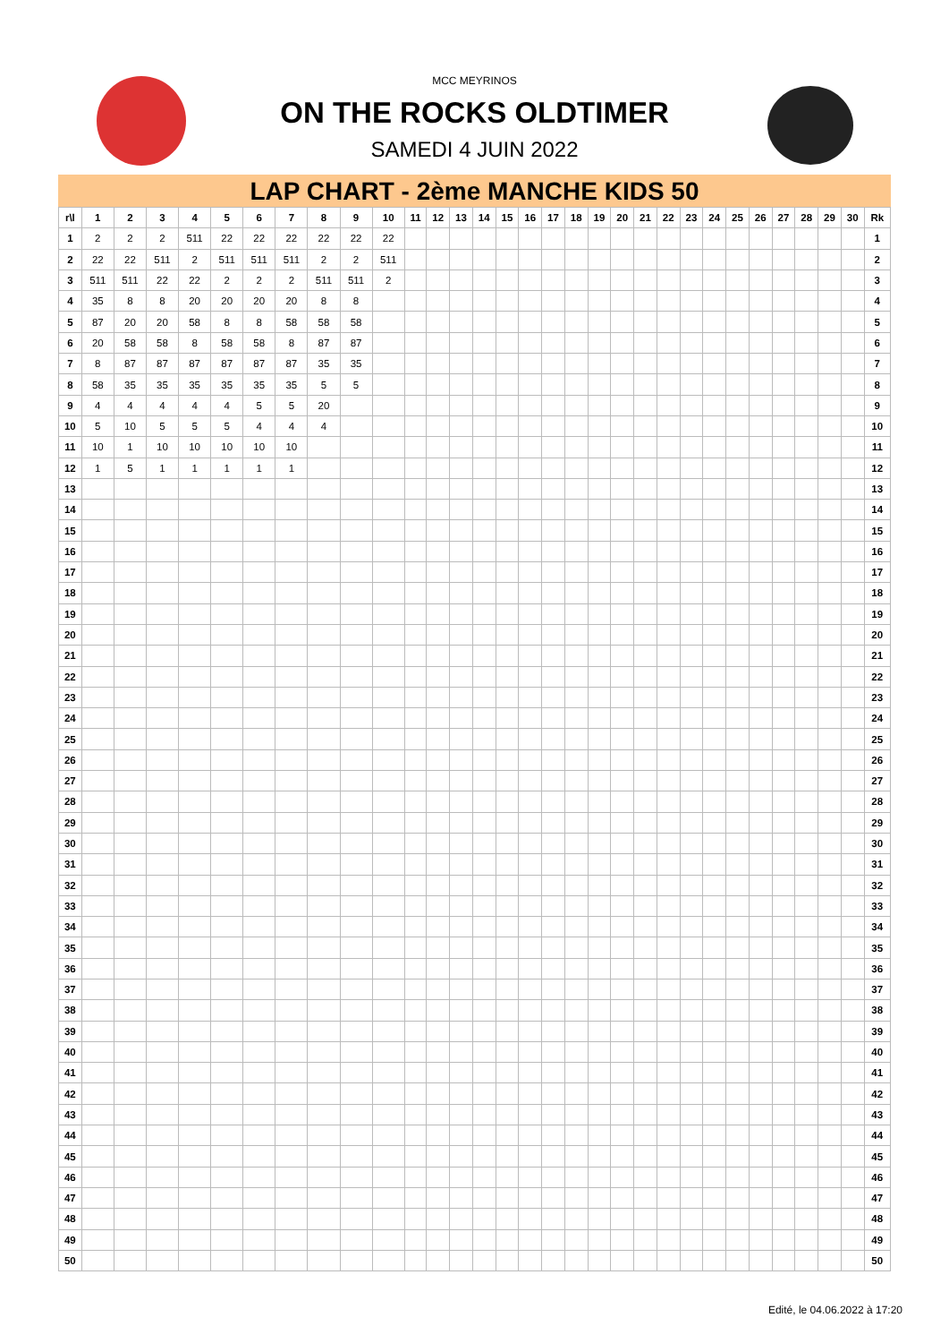MCC MEYRINOS
ON THE ROCKS OLDTIMER
SAMEDI 4 JUIN 2022
LAP CHART - 2ème MANCHE KIDS 50
| r\l | 1 | 2 | 3 | 4 | 5 | 6 | 7 | 8 | 9 | 10 | 11 | 12 | 13 | 14 | 15 | 16 | 17 | 18 | 19 | 20 | 21 | 22 | 23 | 24 | 25 | 26 | 27 | 28 | 29 | 30 | Rk |
| --- | --- | --- | --- | --- | --- | --- | --- | --- | --- | --- | --- | --- | --- | --- | --- | --- | --- | --- | --- | --- | --- | --- | --- | --- | --- | --- | --- | --- | --- | --- | --- |
| 1 | 2 | 2 | 2 | 511 | 22 | 22 | 22 | 22 | 22 | 22 | | | | | | | | | | | | | | | | | | | | | 1 |
| 2 | 22 | 22 | 511 | 2 | 511 | 511 | 511 | 2 | 2 | 511 | | | | | | | | | | | | | | | | | | | | | 2 |
| 3 | 511 | 511 | 22 | 22 | 2 | 2 | 2 | 511 | 511 | 2 | | | | | | | | | | | | | | | | | | | | | 3 |
| 4 | 35 | 8 | 8 | 20 | 20 | 20 | 20 | 8 | 8 | | | | | | | | | | | | | | | | | | | | | | 4 |
| 5 | 87 | 20 | 20 | 58 | 8 | 8 | 58 | 58 | 58 | | | | | | | | | | | | | | | | | | | | | | 5 |
| 6 | 20 | 58 | 58 | 8 | 58 | 58 | 8 | 87 | 87 | | | | | | | | | | | | | | | | | | | | | | 6 |
| 7 | 8 | 87 | 87 | 87 | 87 | 87 | 87 | 35 | 35 | | | | | | | | | | | | | | | | | | | | | | 7 |
| 8 | 58 | 35 | 35 | 35 | 35 | 35 | 35 | 5 | 5 | | | | | | | | | | | | | | | | | | | | | | 8 |
| 9 | 4 | 4 | 4 | 4 | 4 | 5 | 5 | 20 | | | | | | | | | | | | | | | | | | | | | | | 9 |
| 10 | 5 | 10 | 5 | 5 | 5 | 4 | 4 | 4 | | | | | | | | | | | | | | | | | | | | | | | 10 |
| 11 | 10 | 1 | 10 | 10 | 10 | 10 | 10 | | | | | | | | | | | | | | | | | | | | | | | | 11 |
| 12 | 1 | 5 | 1 | 1 | 1 | 1 | 1 | | | | | | | | | | | | | | | | | | | | | | | | 12 |
| 13 | | | | | | | | | | | | | | | | | | | | | | | | | | | | | | | 13 |
| 14 | | | | | | | | | | | | | | | | | | | | | | | | | | | | | | | 14 |
| 15 | | | | | | | | | | | | | | | | | | | | | | | | | | | | | | | 15 |
| 16 | | | | | | | | | | | | | | | | | | | | | | | | | | | | | | | 16 |
| 17 | | | | | | | | | | | | | | | | | | | | | | | | | | | | | | | 17 |
| 18 | | | | | | | | | | | | | | | | | | | | | | | | | | | | | | | 18 |
| 19 | | | | | | | | | | | | | | | | | | | | | | | | | | | | | | | 19 |
| 20 | | | | | | | | | | | | | | | | | | | | | | | | | | | | | | | 20 |
| 21 | | | | | | | | | | | | | | | | | | | | | | | | | | | | | | | 21 |
| 22 | | | | | | | | | | | | | | | | | | | | | | | | | | | | | | | 22 |
| 23 | | | | | | | | | | | | | | | | | | | | | | | | | | | | | | | 23 |
| 24 | | | | | | | | | | | | | | | | | | | | | | | | | | | | | | | 24 |
| 25 | | | | | | | | | | | | | | | | | | | | | | | | | | | | | | | 25 |
| 26 | | | | | | | | | | | | | | | | | | | | | | | | | | | | | | | 26 |
| 27 | | | | | | | | | | | | | | | | | | | | | | | | | | | | | | | 27 |
| 28 | | | | | | | | | | | | | | | | | | | | | | | | | | | | | | | 28 |
| 29 | | | | | | | | | | | | | | | | | | | | | | | | | | | | | | | 29 |
| 30 | | | | | | | | | | | | | | | | | | | | | | | | | | | | | | | 30 |
| 31 | | | | | | | | | | | | | | | | | | | | | | | | | | | | | | | 31 |
| 32 | | | | | | | | | | | | | | | | | | | | | | | | | | | | | | | 32 |
| 33 | | | | | | | | | | | | | | | | | | | | | | | | | | | | | | | 33 |
| 34 | | | | | | | | | | | | | | | | | | | | | | | | | | | | | | | 34 |
| 35 | | | | | | | | | | | | | | | | | | | | | | | | | | | | | | | 35 |
| 36 | | | | | | | | | | | | | | | | | | | | | | | | | | | | | | | 36 |
| 37 | | | | | | | | | | | | | | | | | | | | | | | | | | | | | | | 37 |
| 38 | | | | | | | | | | | | | | | | | | | | | | | | | | | | | | | 38 |
| 39 | | | | | | | | | | | | | | | | | | | | | | | | | | | | | | | 39 |
| 40 | | | | | | | | | | | | | | | | | | | | | | | | | | | | | | | 40 |
| 41 | | | | | | | | | | | | | | | | | | | | | | | | | | | | | | | 41 |
| 42 | | | | | | | | | | | | | | | | | | | | | | | | | | | | | | | 42 |
| 43 | | | | | | | | | | | | | | | | | | | | | | | | | | | | | | | 43 |
| 44 | | | | | | | | | | | | | | | | | | | | | | | | | | | | | | | 44 |
| 45 | | | | | | | | | | | | | | | | | | | | | | | | | | | | | | | 45 |
| 46 | | | | | | | | | | | | | | | | | | | | | | | | | | | | | | | 46 |
| 47 | | | | | | | | | | | | | | | | | | | | | | | | | | | | | | | 47 |
| 48 | | | | | | | | | | | | | | | | | | | | | | | | | | | | | | | 48 |
| 49 | | | | | | | | | | | | | | | | | | | | | | | | | | | | | | | 49 |
| 50 | | | | | | | | | | | | | | | | | | | | | | | | | | | | | | | 50 |
Edité, le 04.06.2022 à 17:20